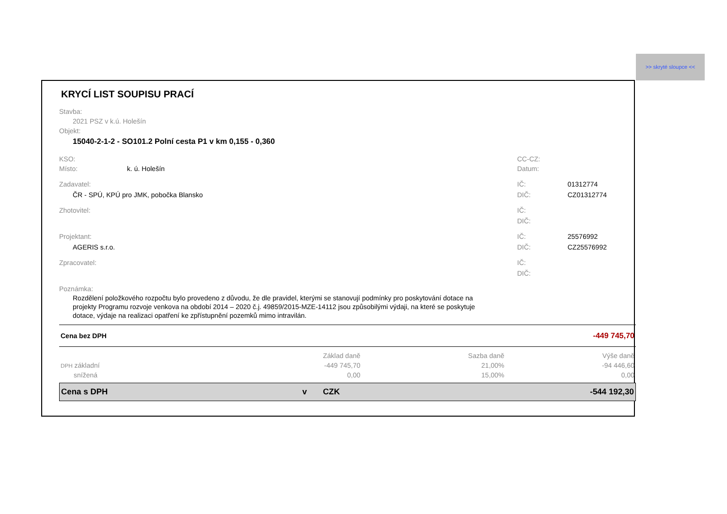>> skryté sloupce <<
KRYCÍ LIST SOUPISU PRACÍ
Stavba:
2021 PSZ v k.ú. Holešín
Objekt:
15040-2-1-2 - SO101.2 Polní cesta P1 v km 0,155 - 0,360
KSO:
Místo: k. ú. Holešín
CC-CZ:
Datum:
Zadavatel:
ČR - SPÚ, KPÚ pro JMK, pobočka Blansko
IČ: 01312774
DIČ: CZ01312774
Zhotovitel: IČ:
DIČ:
Projektant:
AGERIS s.r.o.
IČ: 25576992
DIČ: CZ25576992
Zpracovatel: IČ:
DIČ:
Poznámka:
Rozdělení položkového rozpočtu bylo provedeno z důvodu, že dle pravidel, kterými se stanovují podmínky pro poskytování dotace na projekty Programu rozvoje venkova na období 2014 – 2020 č.j. 49859/2015-MZE-14112 jsou způsobilými výdaji, na které se poskytuje dotace, výdaje na realizaci opatření ke zpřístupnění pozemků mimo intravilán.
| Cena bez DPH | -449 745,70 |
| | Základ daně | Sazba daně | Výše daně |
| DPH základní | -449 745,70 | 21,00% | -94 446,60 |
| snížená | 0,00 | 15,00% | 0,00 |
| Cena s DPH | v | CZK | -544 192,30 |